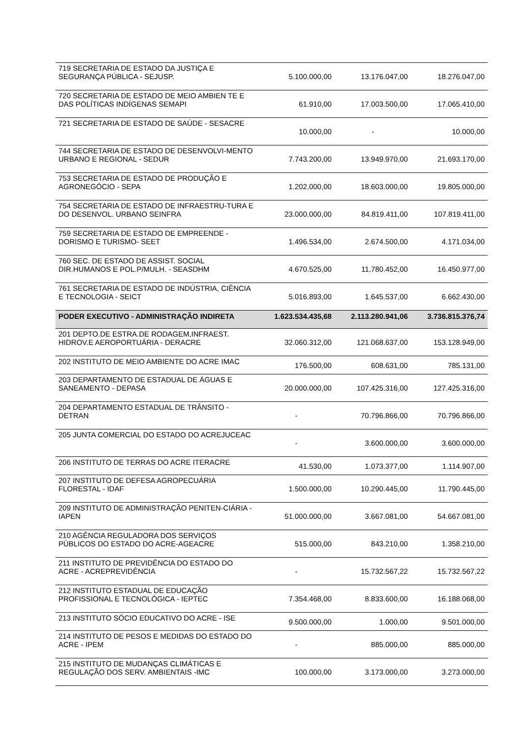| 719 SECRETARIA DE ESTADO DA JUSTIÇA E SEGURANÇA PÚBLICA - SEJUSP. | 5.100.000,00 | 13.176.047,00 | 18.276.047,00 |
| 720 SECRETARIA DE ESTADO DE MEIO AMBIEN TE E DAS POLÍTICAS INDÍGENAS SEMAPI | 61.910,00 | 17.003.500,00 | 17.065.410,00 |
| 721 SECRETARIA DE ESTADO DE SAÚDE - SESACRE | 10.000,00 | - | 10.000,00 |
| 744 SECRETARIA DE ESTADO DE DESENVOLVI-MENTO URBANO E REGIONAL - SEDUR | 7.743.200,00 | 13.949.970,00 | 21.693.170,00 |
| 753 SECRETARIA DE ESTADO DE PRODUÇÃO E AGRONEGÓCIO - SEPA | 1.202.000,00 | 18.603.000,00 | 19.805.000,00 |
| 754 SECRETARIA DE ESTADO DE INFRAESTRU-TURA E DO DESENVOL. URBANO SEINFRA | 23.000.000,00 | 84.819.411,00 | 107.819.411,00 |
| 759 SECRETARIA DE ESTADO DE EMPREENDE - DORISMO E TURISMO- SEET | 1.496.534,00 | 2.674.500,00 | 4.171.034,00 |
| 760 SEC. DE ESTADO DE ASSIST. SOCIAL DIR.HUMANOS E POL.P/MULH. - SEASDHM | 4.670.525,00 | 11.780.452,00 | 16.450.977,00 |
| 761 SECRETARIA DE ESTADO DE INDÚSTRIA, CIÊNCIA E TECNOLOGIA - SEICT | 5.016.893,00 | 1.645.537,00 | 6.662.430,00 |
| PODER EXECUTIVO - ADMINISTRAÇÃO INDIRETA | 1.623.534.435,68 | 2.113.280.941,06 | 3.736.815.376,74 |
| 201 DEPTO.DE ESTRA.DE RODAGEM,INFRAEST. HIDROV.E AEROPORTUÁRIA - DERACRE | 32.060.312,00 | 121.068.637,00 | 153.128.949,00 |
| 202 INSTITUTO DE MEIO AMBIENTE DO ACRE IMAC | 176.500,00 | 608.631,00 | 785.131,00 |
| 203 DEPARTAMENTO DE ESTADUAL DE ÁGUAS E SANEAMENTO - DEPASA | 20.000.000,00 | 107.425.316,00 | 127.425.316,00 |
| 204 DEPARTAMENTO ESTADUAL DE TRÂNSITO - DETRAN | - | 70.796.866,00 | 70.796.866,00 |
| 205 JUNTA COMERCIAL DO ESTADO DO ACREJUCEAC | - | 3.600.000,00 | 3.600.000,00 |
| 206 INSTITUTO DE TERRAS DO ACRE ITERACRE | 41.530,00 | 1.073.377,00 | 1.114.907,00 |
| 207 INSTITUTO DE DEFESA AGROPECUÁRIA FLORESTAL - IDAF | 1.500.000,00 | 10.290.445,00 | 11.790.445,00 |
| 209 INSTITUTO DE ADMINISTRAÇÃO PENITEN-CIÁRIA - IAPEN | 51.000.000,00 | 3.667.081,00 | 54.667.081,00 |
| 210 AGÊNCIA REGULADORA DOS SERVIÇOS PÚBLICOS DO ESTADO DO ACRE-AGEACRE | 515.000,00 | 843.210,00 | 1.358.210,00 |
| 211 INSTITUTO DE PREVIDÊNCIA DO ESTADO DO ACRE - ACREPREVIDÊNCIA | - | 15.732.567,22 | 15.732.567,22 |
| 212 INSTITUTO ESTADUAL DE EDUCAÇÃO PROFISSIONAL E TECNOLÓGICA - IEPTEC | 7.354.468,00 | 8.833.600,00 | 16.188.068,00 |
| 213 INSTITUTO SÓCIO EDUCATIVO DO ACRE - ISE | 9.500.000,00 | 1.000,00 | 9.501.000,00 |
| 214 INSTITUTO DE PESOS E MEDIDAS DO ESTADO DO ACRE - IPEM | - | 885.000,00 | 885.000,00 |
| 215 INSTITUTO DE MUDANÇAS CLIMÁTICAS E REGULAÇÃO DOS SERV. AMBIENTAIS -IMC | 100.000,00 | 3.173.000,00 | 3.273.000,00 |